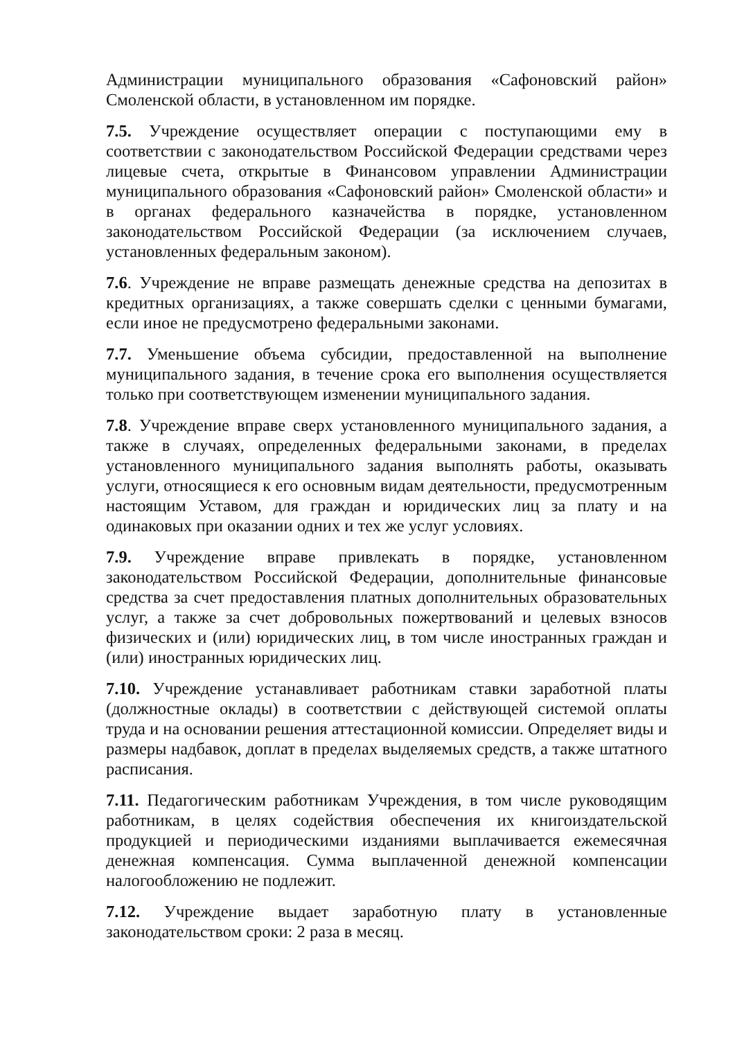Администрации муниципального образования «Сафоновский район» Смоленской области, в установленном им порядке.
7.5. Учреждение осуществляет операции с поступающими ему в соответствии с законодательством Российской Федерации средствами через лицевые счета, открытые в Финансовом управлении Администрации муниципального образования «Сафоновский район» Смоленской области» и в органах федерального казначейства в порядке, установленном законодательством Российской Федерации (за исключением случаев, установленных федеральным законом).
7.6. Учреждение не вправе размещать денежные средства на депозитах в кредитных организациях, а также совершать сделки с ценными бумагами, если иное не предусмотрено федеральными законами.
7.7. Уменьшение объема субсидии, предоставленной на выполнение муниципального задания, в течение срока его выполнения осуществляется только при соответствующем изменении муниципального задания.
7.8. Учреждение вправе сверх установленного муниципального задания, а также в случаях, определенных федеральными законами, в пределах установленного муниципального задания выполнять работы, оказывать услуги, относящиеся к его основным видам деятельности, предусмотренным настоящим Уставом, для граждан и юридических лиц за плату и на одинаковых при оказании одних и тех же услуг условиях.
7.9. Учреждение вправе привлекать в порядке, установленном законодательством Российской Федерации, дополнительные финансовые средства за счет предоставления платных дополнительных образовательных услуг, а также за счет добровольных пожертвований и целевых взносов физических и (или) юридических лиц, в том числе иностранных граждан и (или) иностранных юридических лиц.
7.10. Учреждение устанавливает работникам ставки заработной платы (должностные оклады) в соответствии с действующей системой оплаты труда и на основании решения аттестационной комиссии. Определяет виды и размеры надбавок, доплат в пределах выделяемых средств, а также штатного расписания.
7.11. Педагогическим работникам Учреждения, в том числе руководящим работникам, в целях содействия обеспечения их книгоиздательской продукцией и периодическими изданиями выплачивается ежемесячная денежная компенсация. Сумма выплаченной денежной компенсации налогообложению не подлежит.
7.12. Учреждение выдает заработную плату в установленные законодательством сроки: 2 раза в месяц.